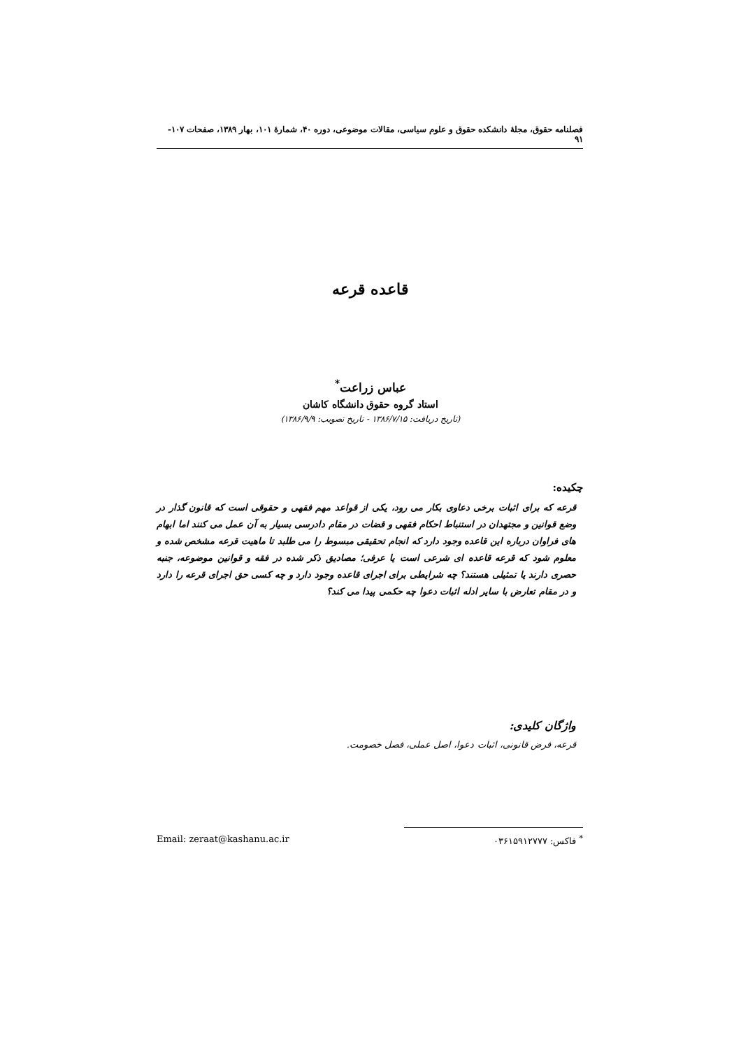فصلنامه حقوق، مجلهٔ دانشکده حقوق و علوم سیاسی، مقالات موضوعی، دوره ۴۰، شمارهٔ ۱۰۱، بهار ۱۳۸۹، صفحات ۱۰۷- ۹۱
قاعده قرعه
عباس زراعت<sup>*</sup>
استاد گروه حقوق دانشگاه کاشان
(تاریخ دریافت: ۱۳۸۶/۷/۱۵ - تاریخ تصویب: ۱۳۸۶/۹/۹)
چکیده:
قرعه که برای اثبات برخی دعاوی بکار می رود، یکی از قواعد مهم فقهی و حقوقی است که قانون گذار در وضع قوانین و مجتهدان در استنباط احکام فقهی و قضات در مقام دادرسی بسیار به آن عمل می کنند اما ابهام های فراوان درباره این قاعده وجود دارد که انجام تحقیقی مبسوط را می طلبد تا ماهیت قرعه مشخص شده و معلوم شود که قرعه قاعده ای شرعی است یا عرفی؛ مصادیق ذکر شده در فقه و قوانین موضوعه، جنبه حصری دارند یا تمثیلی هستند؟ چه شرایطی برای اجرای قاعده وجود دارد و چه کسی حق اجرای قرعه را دارد و در مقام تعارض با سایر ادله اثبات دعوا چه حکمی پیدا می کند؟
واژگان کلیدی:
قرعه، فرض قانونی، اثبات دعوا، اصل عملی، فصل خصومت.
<sup>*</sup> فاکس: ۰۳۶۱۵۹۱۲۷۷۷ Email: zeraat@kashanu.ac.ir